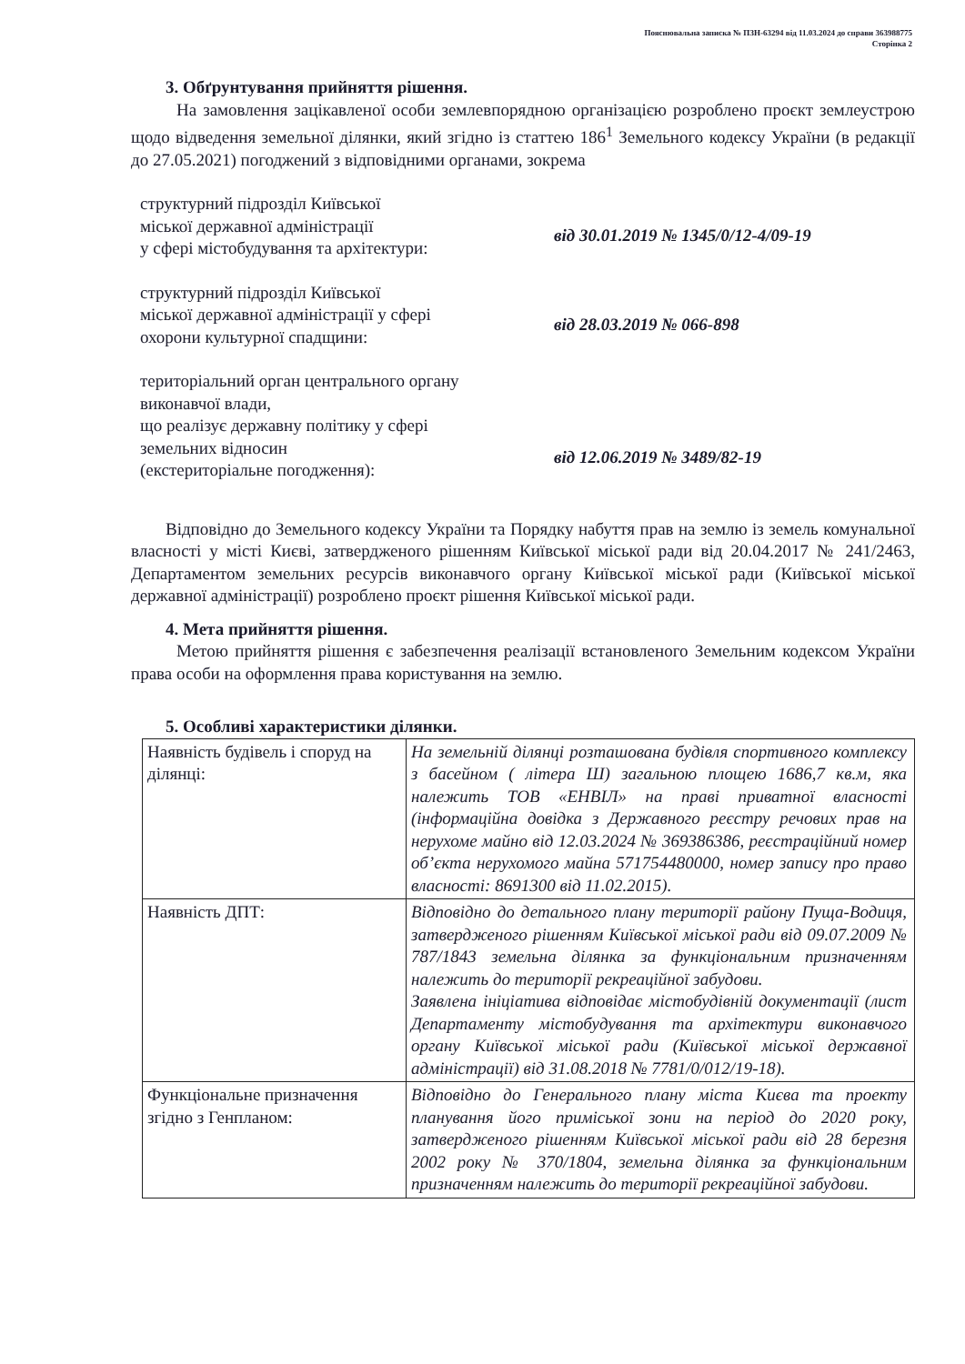Пояснювальна записка № ПЗН-63294 від 11.03.2024 до справи 363988775
Сторінка 2
3. Обґрунтування прийняття рішення.
На замовлення зацікавленої особи землевпорядною організацією розроблено проєкт землеустрою щодо відведення земельної ділянки, який згідно із статтею 186<sup>1</sup> Земельного кодексу України (в редакції до 27.05.2021) погоджений з відповідними органами, зокрема
структурний підрозділ Київської
міської державної адміністрації
у сфері містобудування та архітектури:
від 30.01.2019 № 1345/0/12-4/09-19
структурний підрозділ Київської
міської державної адміністрації у сфері
охорони культурної спадщини:
від 28.03.2019 № 066-898
територіальний орган центрального органу
виконавчої влади,
що реалізує державну політику у сфері
земельних відносин
(екстериторіальне погодження):
від 12.06.2019 № 3489/82-19
Відповідно до Земельного кодексу України та Порядку набуття прав на землю із земель комунальної власності у місті Києві, затвердженого рішенням Київської міської ради від 20.04.2017 № 241/2463, Департаментом земельних ресурсів виконавчого органу Київської міської ради (Київської міської державної адміністрації) розроблено проєкт рішення Київської міської ради.
4. Мета прийняття рішення.
Метою прийняття рішення є забезпечення реалізації встановленого Земельним кодексом України права особи на оформлення права користування на землю.
5. Особливі характеристики ділянки.
| Наявність будівель і споруд на ділянці: | На земельній ділянці розташована будівля спортивного комплексу з басейном ( літера Ш) загальною площею 1686,7 кв.м, яка належить ТОВ «ЕНВІЛ» на праві приватної власності (інформаційна довідка з Державного реєстру речових прав на нерухоме майно від 12.03.2024 № 369386386, реєстраційний номер об’єкта нерухомого майна 571754480000, номер запису про право власності: 8691300 від 11.02.2015). |
| Наявність ДПТ: | Відповідно до детального плану території району Пуща-Водиця, затвердженого рішенням Київської міської ради від 09.07.2009 № 787/1843 земельна ділянка за функціональним призначенням належить до території рекреаційної забудови. Заявлена ініціатива відповідає містобудівній документації (лист Департаменту містобудування та архітектури виконавчого органу Київської міської ради (Київської міської державної адміністрації) від 31.08.2018 № 7781/0/012/19-18). |
| Функціональне призначення згідно з Генпланом: | Відповідно до Генерального плану міста Києва та проекту планування його приміської зони на період до 2020 року, затвердженого рішенням Київської міської ради від 28 березня 2002 року № 370/1804, земельна ділянка за функціональним призначенням належить до території рекреаційної забудови. |